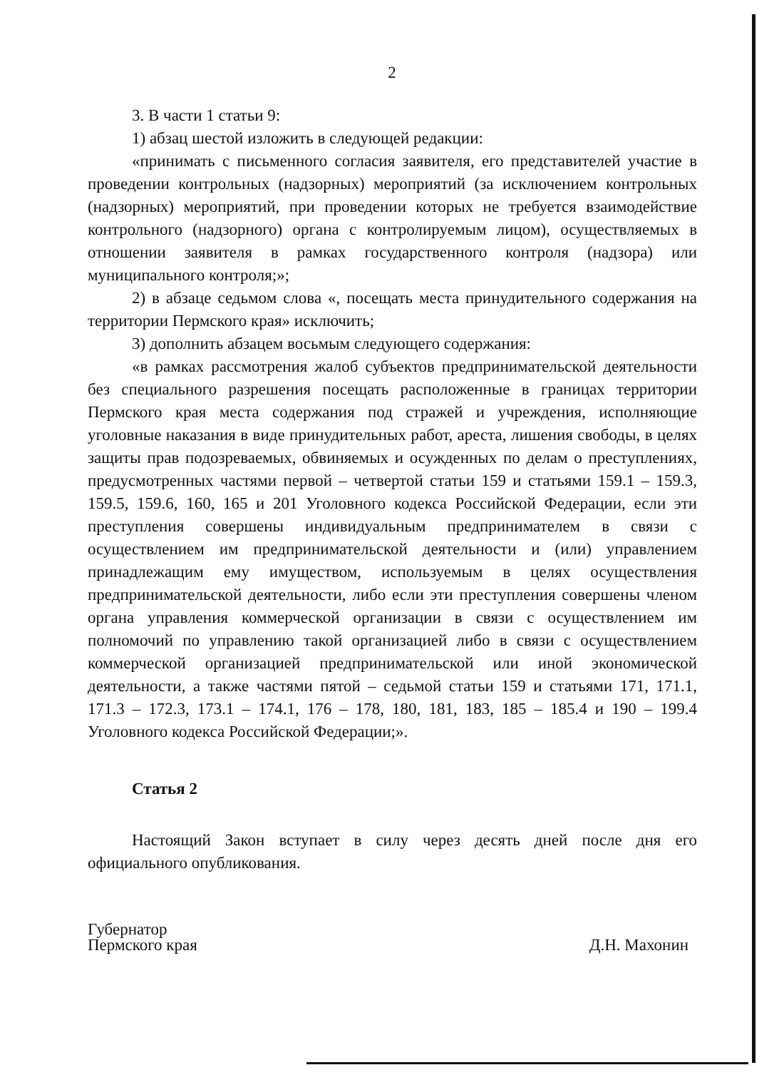2
3. В части 1 статьи 9:
1) абзац шестой изложить в следующей редакции:
«принимать с письменного согласия заявителя, его представителей участие в проведении контрольных (надзорных) мероприятий (за исключением контрольных (надзорных) мероприятий, при проведении которых не требуется взаимодействие контрольного (надзорного) органа с контролируемым лицом), осуществляемых в отношении заявителя в рамках государственного контроля (надзора) или муниципального контроля;»;
2) в абзаце седьмом слова «, посещать места принудительного содержания на территории Пермского края» исключить;
3) дополнить абзацем восьмым следующего содержания:
«в рамках рассмотрения жалоб субъектов предпринимательской деятельности без специального разрешения посещать расположенные в границах территории Пермского края места содержания под стражей и учреждения, исполняющие уголовные наказания в виде принудительных работ, ареста, лишения свободы, в целях защиты прав подозреваемых, обвиняемых и осужденных по делам о преступлениях, предусмотренных частями первой – четвертой статьи 159 и статьями 159.1 – 159.3, 159.5, 159.6, 160, 165 и 201 Уголовного кодекса Российской Федерации, если эти преступления совершены индивидуальным предпринимателем в связи с осуществлением им предпринимательской деятельности и (или) управлением принадлежащим ему имуществом, используемым в целях осуществления предпринимательской деятельности, либо если эти преступления совершены членом органа управления коммерческой организации в связи с осуществлением им полномочий по управлению такой организацией либо в связи с осуществлением коммерческой организацией предпринимательской или иной экономической деятельности, а также частями пятой – седьмой статьи 159 и статьями 171, 171.1, 171.3 – 172.3, 173.1 – 174.1, 176 – 178, 180, 181, 183, 185 – 185.4 и 190 – 199.4 Уголовного кодекса Российской Федерации;».
Статья 2
Настоящий Закон вступает в силу через десять дней после дня его официального опубликования.
Губернатор
Пермского края
Д.Н. Махонин